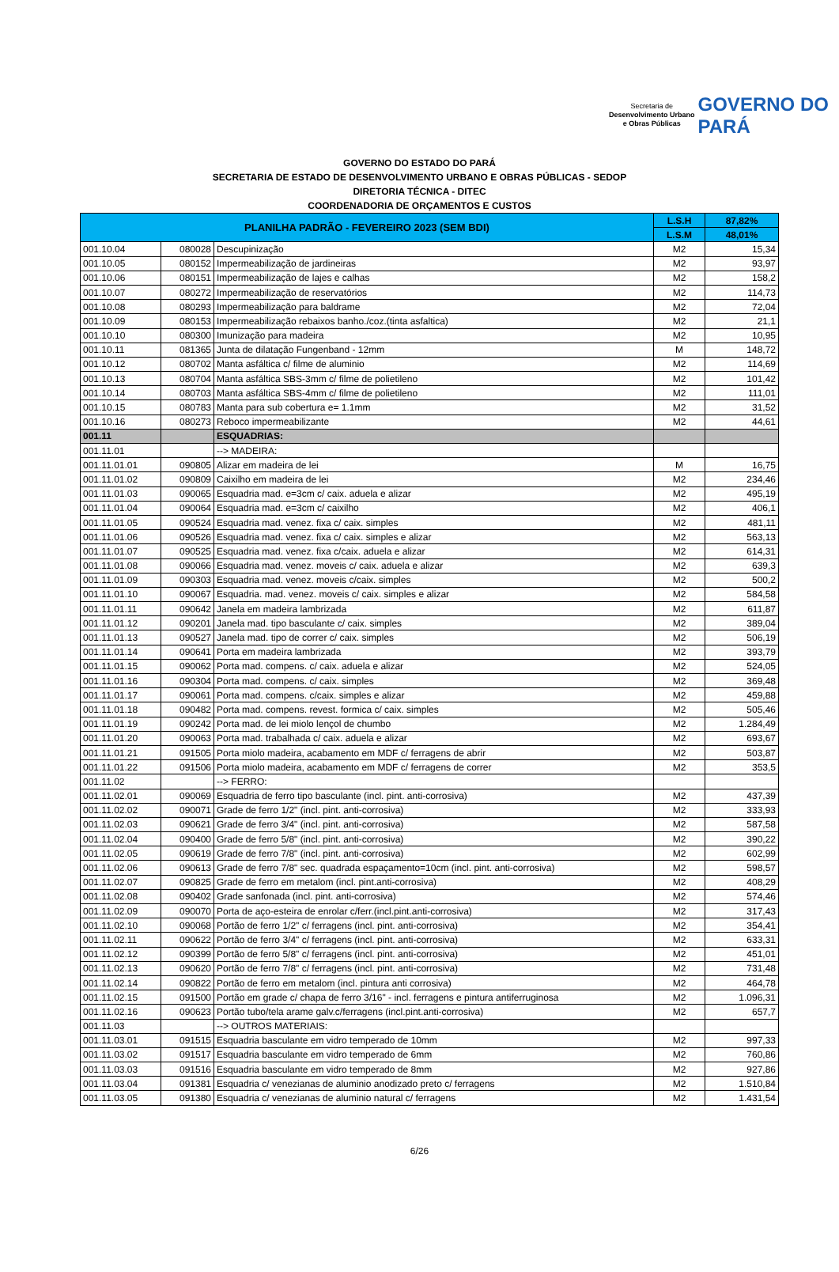Secretaria de
Desenvolvimento Urbano
e Obras Públicas
GOVERNO DO
PARÁ
GOVERNO DO ESTADO DO PARÁ
SECRETARIA DE ESTADO DE DESENVOLVIMENTO URBANO E OBRAS PÚBLICAS - SEDOP
DIRETORIA TÉCNICA - DITEC
COORDENADORIA DE ORÇAMENTOS E CUSTOS
| PLANILHA PADRÃO - FEVEREIRO 2023 (SEM BDI) | | | L.S.H | 87,82% |
| --- | --- | --- | --- | --- |
| | | | L.S.M | 48,01% |
| 001.10.04 | 080028 | Descupinização | M2 | 15,34 |
| 001.10.05 | 080152 | Impermeabilização de jardineiras | M2 | 93,97 |
| 001.10.06 | 080151 | Impermeabilização de lajes e calhas | M2 | 158,2 |
| 001.10.07 | 080272 | Impermeabilização de reservatórios | M2 | 114,73 |
| 001.10.08 | 080293 | Impermeabilização para baldrame | M2 | 72,04 |
| 001.10.09 | 080153 | Impermeabilização rebaixos banho./coz.(tinta asfaltica) | M2 | 21,1 |
| 001.10.10 | 080300 | Imunização para madeira | M2 | 10,95 |
| 001.10.11 | 081365 | Junta de dilatação Fungenband - 12mm | M | 148,72 |
| 001.10.12 | 080702 | Manta asfáltica c/ filme de aluminio | M2 | 114,69 |
| 001.10.13 | 080704 | Manta asfáltica SBS-3mm c/ filme de polietileno | M2 | 101,42 |
| 001.10.14 | 080703 | Manta asfáltica SBS-4mm c/ filme de polietileno | M2 | 111,01 |
| 001.10.15 | 080783 | Manta para sub cobertura e= 1.1mm | M2 | 31,52 |
| 001.10.16 | 080273 | Reboco impermeabilizante | M2 | 44,61 |
| 001.11 | | ESQUADRIAS: | | |
| 001.11.01 | | --> MADEIRA: | | |
| 001.11.01.01 | 090805 | Alizar em madeira de lei | M | 16,75 |
| 001.11.01.02 | 090809 | Caixilho em madeira de lei | M2 | 234,46 |
| 001.11.01.03 | 090065 | Esquadria mad. e=3cm c/ caix. aduela e alizar | M2 | 495,19 |
| 001.11.01.04 | 090064 | Esquadria mad. e=3cm c/ caixilho | M2 | 406,1 |
| 001.11.01.05 | 090524 | Esquadria mad. venez. fixa c/ caix. simples | M2 | 481,11 |
| 001.11.01.06 | 090526 | Esquadria mad. venez. fixa c/ caix. simples e alizar | M2 | 563,13 |
| 001.11.01.07 | 090525 | Esquadria mad. venez. fixa c/caix. aduela e alizar | M2 | 614,31 |
| 001.11.01.08 | 090066 | Esquadria mad. venez. moveis c/ caix. aduela e alizar | M2 | 639,3 |
| 001.11.01.09 | 090303 | Esquadria mad. venez. moveis c/caix. simples | M2 | 500,2 |
| 001.11.01.10 | 090067 | Esquadria. mad. venez. moveis c/ caix. simples e alizar | M2 | 584,58 |
| 001.11.01.11 | 090642 | Janela em madeira lambrizada | M2 | 611,87 |
| 001.11.01.12 | 090201 | Janela mad. tipo basculante c/ caix. simples | M2 | 389,04 |
| 001.11.01.13 | 090527 | Janela mad. tipo de correr c/ caix. simples | M2 | 506,19 |
| 001.11.01.14 | 090641 | Porta em madeira lambrizada | M2 | 393,79 |
| 001.11.01.15 | 090062 | Porta mad. compens. c/ caix. aduela e alizar | M2 | 524,05 |
| 001.11.01.16 | 090304 | Porta mad. compens. c/ caix. simples | M2 | 369,48 |
| 001.11.01.17 | 090061 | Porta mad. compens. c/caix. simples e alizar | M2 | 459,88 |
| 001.11.01.18 | 090482 | Porta mad. compens. revest. formica c/ caix. simples | M2 | 505,46 |
| 001.11.01.19 | 090242 | Porta mad. de lei miolo lençol de chumbo | M2 | 1.284,49 |
| 001.11.01.20 | 090063 | Porta mad. trabalhada c/ caix. aduela e alizar | M2 | 693,67 |
| 001.11.01.21 | 091505 | Porta miolo madeira, acabamento em MDF c/ ferragens de abrir | M2 | 503,87 |
| 001.11.01.22 | 091506 | Porta miolo madeira, acabamento em MDF c/ ferragens de correr | M2 | 353,5 |
| 001.11.02 | | --> FERRO: | | |
| 001.11.02.01 | 090069 | Esquadria de ferro tipo basculante (incl. pint. anti-corrosiva) | M2 | 437,39 |
| 001.11.02.02 | 090071 | Grade de ferro 1/2" (incl. pint. anti-corrosiva) | M2 | 333,93 |
| 001.11.02.03 | 090621 | Grade de ferro 3/4" (incl. pint. anti-corrosiva) | M2 | 587,58 |
| 001.11.02.04 | 090400 | Grade de ferro 5/8" (incl. pint. anti-corrosiva) | M2 | 390,22 |
| 001.11.02.05 | 090619 | Grade de ferro 7/8" (incl. pint. anti-corrosiva) | M2 | 602,99 |
| 001.11.02.06 | 090613 | Grade de ferro 7/8" sec. quadrada espaçamento=10cm (incl. pint. anti-corrosiva) | M2 | 598,57 |
| 001.11.02.07 | 090825 | Grade de ferro em metalom (incl. pint.anti-corrosiva) | M2 | 408,29 |
| 001.11.02.08 | 090402 | Grade sanfonada (incl. pint. anti-corrosiva) | M2 | 574,46 |
| 001.11.02.09 | 090070 | Porta de aço-esteira de enrolar c/ferr.(incl.pint.anti-corrosiva) | M2 | 317,43 |
| 001.11.02.10 | 090068 | Portão de ferro 1/2" c/ ferragens (incl. pint. anti-corrosiva) | M2 | 354,41 |
| 001.11.02.11 | 090622 | Portão de ferro 3/4" c/ ferragens (incl. pint. anti-corrosiva) | M2 | 633,31 |
| 001.11.02.12 | 090399 | Portão de ferro 5/8" c/ ferragens (incl. pint. anti-corrosiva) | M2 | 451,01 |
| 001.11.02.13 | 090620 | Portão de ferro 7/8" c/ ferragens (incl. pint. anti-corrosiva) | M2 | 731,48 |
| 001.11.02.14 | 090822 | Portão de ferro em metalom (incl. pintura anti corrosiva) | M2 | 464,78 |
| 001.11.02.15 | 091500 | Portão em grade c/ chapa de ferro 3/16" - incl. ferragens e pintura antiferruginosa | M2 | 1.096,31 |
| 001.11.02.16 | 090623 | Portão tubo/tela arame galv.c/ferragens (incl.pint.anti-corrosiva) | M2 | 657,7 |
| 001.11.03 | | --> OUTROS MATERIAIS: | | |
| 001.11.03.01 | 091515 | Esquadria basculante em vidro temperado de 10mm | M2 | 997,33 |
| 001.11.03.02 | 091517 | Esquadria basculante em vidro temperado de 6mm | M2 | 760,86 |
| 001.11.03.03 | 091516 | Esquadria basculante em vidro temperado de 8mm | M2 | 927,86 |
| 001.11.03.04 | 091381 | Esquadria c/ venezianas de aluminio anodizado preto c/ ferragens | M2 | 1.510,84 |
| 001.11.03.05 | 091380 | Esquadria c/ venezianas de aluminio natural c/ ferragens | M2 | 1.431,54 |
6/26